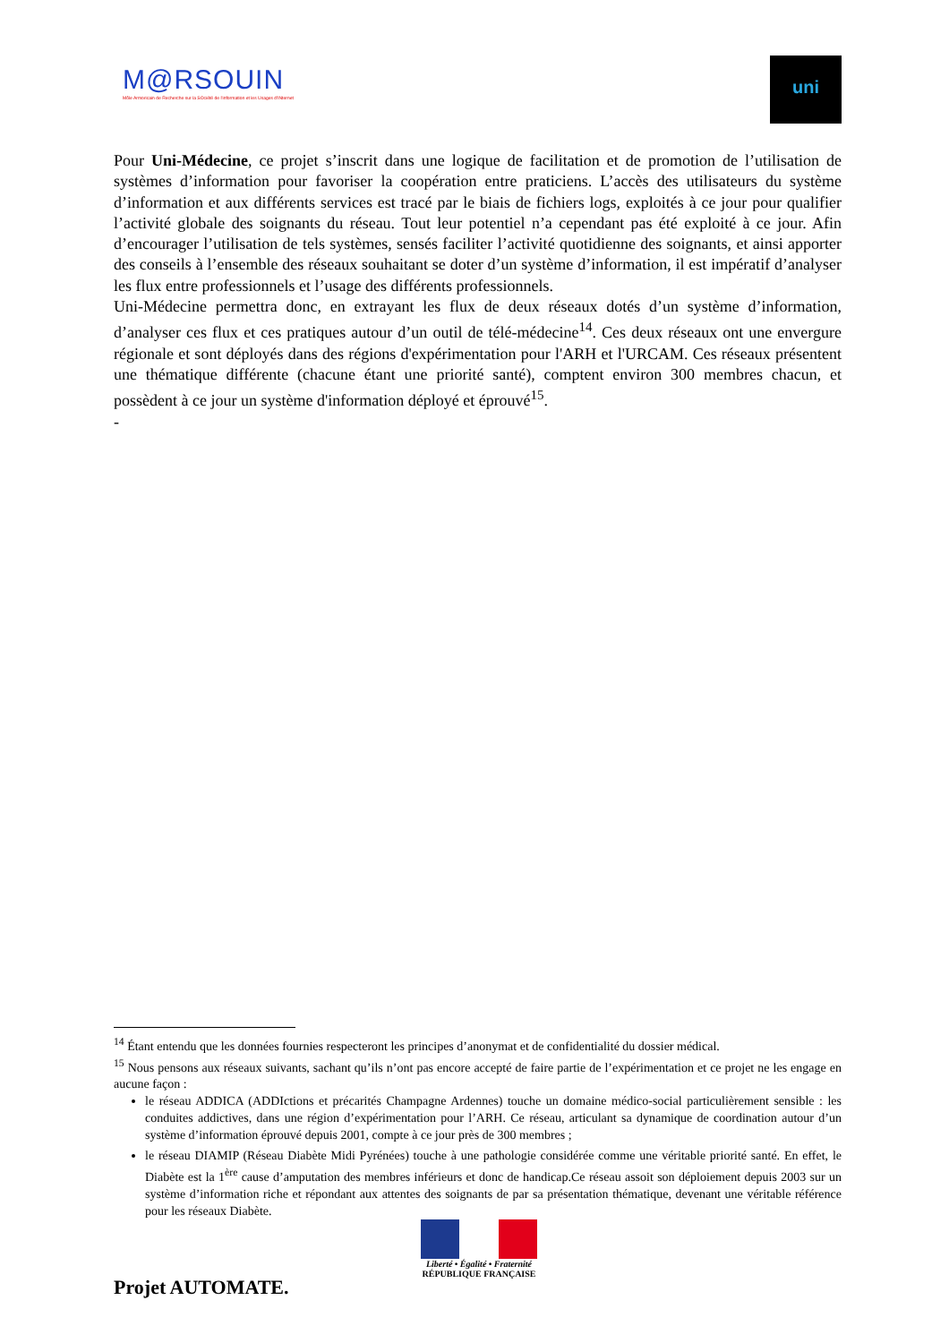M@RSOUIN
Môle Armoricain de Recherche sur la SOciété de l'information et les Usages d'INternet
uni
Pour Uni-Médecine, ce projet s’inscrit dans une logique de facilitation et de promotion de l’utilisation de systèmes d’information pour favoriser la coopération entre praticiens. L’accès des utilisateurs du système d’information et aux différents services est tracé par le biais de fichiers logs, exploités à ce jour pour qualifier l’activité globale des soignants du réseau. Tout leur potentiel n’a cependant pas été exploité à ce jour. Afin d’encourager l’utilisation de tels systèmes, sensés faciliter l’activité quotidienne des soignants, et ainsi apporter des conseils à l’ensemble des réseaux souhaitant se doter d’un système d’information, il est impératif d’analyser les flux entre professionnels et l’usage des différents professionnels.
Uni-Médecine permettra donc, en extrayant les flux de deux réseaux dotés d’un système d’information, d’analyser ces flux et ces pratiques autour d’un outil de télé-médecine<sup>14</sup>. Ces deux réseaux ont une envergure régionale et sont déployés dans des régions d'expérimentation pour l'ARH et l'URCAM. Ces réseaux présentent une thématique différente (chacune étant une priorité santé), comptent environ 300 membres chacun, et possèdent à ce jour un système d'information déployé et éprouvé<sup>15</sup>.
-
<sup>14</sup> Étant entendu que les données fournies respecteront les principes d’anonymat et de confidentialité du dossier médical.
<sup>15</sup> Nous pensons aux réseaux suivants, sachant qu’ils n’ont pas encore accepté de faire partie de l’expérimentation et ce projet ne les engage en aucune façon :
le réseau ADDICA (ADDIctions et précarités Champagne Ardennes) touche un domaine médico-social particulièrement sensible : les conduites addictives, dans une région d’expérimentation pour l’ARH. Ce réseau, articulant sa dynamique de coordination autour d’un système d’information éprouvé depuis 2001, compte à ce jour près de 300 membres ;
le réseau DIAMIP (Réseau Diabète Midi Pyrénées) touche à une pathologie considérée comme une véritable priorité santé. En effet, le Diabète est la 1<sup>ère</sup> cause d’amputation des membres inférieurs et donc de handicap.Ce réseau assoit son déploiement depuis 2003 sur un système d’information riche et répondant aux attentes des soignants de par sa présentation thématique, devenant une véritable référence pour les réseaux Diabète.
Liberté • Égalité • Fraternité
RÉPUBLIQUE FRANÇAISE
Projet AUTOMATE.